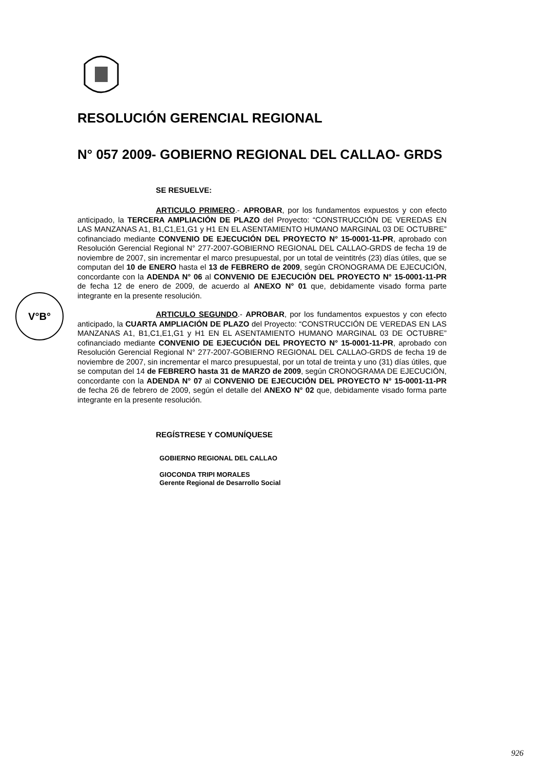V°B°
RESOLUCIÓN GERENCIAL REGIONAL
N° 057 2009- GOBIERNO REGIONAL DEL CALLAO- GRDS
SE RESUELVE:
ARTICULO PRIMERO.- APROBAR, por los fundamentos expuestos y con efecto anticipado, la TERCERA AMPLIACIÓN DE PLAZO del Proyecto: “CONSTRUCCIÓN DE VEREDAS EN LAS MANZANAS A1, B1,C1,E1,G1 y H1 EN EL ASENTAMIENTO HUMANO MARGINAL 03 DE OCTUBRE” cofinanciado mediante CONVENIO DE EJECUCIÓN DEL PROYECTO N° 15-0001-11-PR, aprobado con Resolución Gerencial Regional N° 277-2007-GOBIERNO REGIONAL DEL CALLAO-GRDS de fecha 19 de noviembre de 2007, sin incrementar el marco presupuestal, por un total de veintitrés (23) días útiles, que se computan del 10 de ENERO hasta el 13 de FEBRERO de 2009, según CRONOGRAMA DE EJECUCIÓN, concordante con la ADENDA N° 06 al CONVENIO DE EJECUCIÓN DEL PROYECTO N° 15-0001-11-PR de fecha 12 de enero de 2009, de acuerdo al ANEXO N° 01 que, debidamente visado forma parte integrante en la presente resolución.
ARTICULO SEGUNDO.- APROBAR, por los fundamentos expuestos y con efecto anticipado, la CUARTA AMPLIACIÓN DE PLAZO del Proyecto: “CONSTRUCCIÓN DE VEREDAS EN LAS MANZANAS A1, B1,C1,E1,G1 y H1 EN EL ASENTAMIENTO HUMANO MARGINAL 03 DE OCTUBRE” cofinanciado mediante CONVENIO DE EJECUCIÓN DEL PROYECTO N° 15-0001-11-PR, aprobado con Resolución Gerencial Regional N° 277-2007-GOBIERNO REGIONAL DEL CALLAO-GRDS de fecha 19 de noviembre de 2007, sin incrementar el marco presupuestal, por un total de treinta y uno (31) días útiles, que se computan del 14 de FEBRERO hasta 31 de MARZO de 2009, según CRONOGRAMA DE EJECUCIÓN, concordante con la ADENDA N° 07 al CONVENIO DE EJECUCIÓN DEL PROYECTO N° 15-0001-11-PR de fecha 26 de febrero de 2009, según el detalle del ANEXO N° 02 que, debidamente visado forma parte integrante en la presente resolución.
REGÍSTRESE Y COMUNÍQUESE
GOBIERNO REGIONAL DEL CALLAO
GIOCONDA TRIPI MORALES
Gerente Regional de Desarrollo Social
926